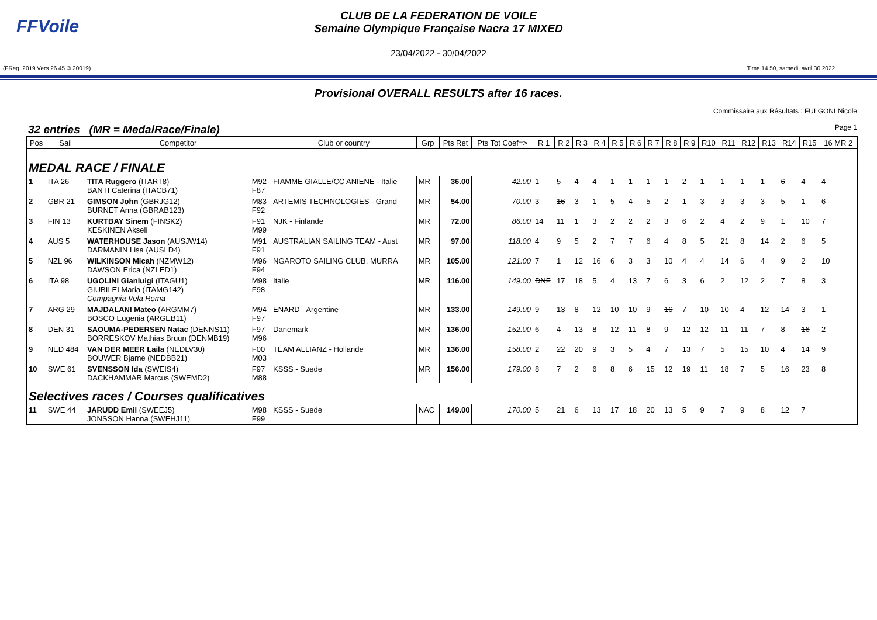FFVoile
CLUB DE LA FEDERATION DE VOILE
Semaine Olympique Française Nacra 17 MIXED
23/04/2022 - 30/04/2022
(FReg_2019 Vers.26.45 © 20019) Time 14.50, samedi, avril 30 2022
Provisional OVERALL RESULTS after 16 races.
Commissaire aux Résultats : FULGONI Nicole
32 entries (MR = MedalRace/Finale) Page 1
| Pos | Sail | Competitor | | Club or country | Grp | Pts Ret | Pts Tot Coef=> | R 1 | R 2 | R 3 | R 4 | R 5 | R 6 | R 7 | R 8 | R 9 | R10 | R11 | R12 | R13 | R14 | R15 | 16 MR 2 |
| --- | --- | --- | --- | --- | --- | --- | --- | --- | --- | --- | --- | --- | --- | --- | --- | --- | --- | --- | --- | --- | --- | --- | --- |
| MEDAL RACE / FINALE | | | | | | | | | | | | | | | | | | | | | | | |
| 1 | ITA 26 | TITA Ruggero (ITART8) BANTI Caterina (ITACB71) | M92 F87 | FIAMME GIALLE/CC ANIENE - Italie | MR | 36.00 | 42.00 | 1 | 5 | 4 | 4 | 1 | 1 | 1 | 1 | 2 | 1 | 1 | 1 | 1 | 6 | 4 | 4 |
| 2 | GBR 21 | GIMSON John (GBRJG12) BURNET Anna (GBRAB123) | M83 F92 | ARTEMIS TECHNOLOGIES - Grand | MR | 54.00 | 70.00 | 3 | 16 | 3 | 1 | 5 | 4 | 5 | 2 | 1 | 3 | 3 | 3 | 3 | 5 | 1 | 6 |
| 3 | FIN 13 | KURTBAY Sinem (FINSK2) KESKINEN Akseli | F91 M99 | NJK - Finlande | MR | 72.00 | 86.00 | 14 | 11 | 1 | 3 | 2 | 2 | 2 | 3 | 6 | 2 | 4 | 2 | 9 | 1 | 10 | 7 |
| 4 | AUS 5 | WATERHOUSE Jason (AUSJW14) DARMANIN Lisa (AUSLD4) | M91 F91 | AUSTRALIAN SAILING TEAM - Aust | MR | 97.00 | 118.00 | 4 | 9 | 5 | 2 | 7 | 7 | 6 | 4 | 8 | 5 | 21 | 8 | 14 | 2 | 6 | 5 |
| 5 | NZL 96 | WILKINSON Micah (NZMW12) DAWSON Erica (NZLED1) | M96 F94 | NGAROTO SAILING CLUB. MURRA | MR | 105.00 | 121.00 | 7 | 1 | 12 | 16 | 6 | 3 | 3 | 10 | 4 | 4 | 14 | 6 | 4 | 9 | 2 | 10 |
| 6 | ITA 98 | UGOLINI Gianluigi (ITAGU1) GIUBILEI Maria (ITAMG142) Compagnia Vela Roma | M98 F98 | Italie | MR | 116.00 | 149.00 | DNF | 17 | 18 | 5 | 4 | 13 | 7 | 6 | 3 | 6 | 2 | 12 | 2 | 7 | 8 | 3 |
| 7 | ARG 29 | MAJDALANI Mateo (ARGMM7) BOSCO Eugenia (ARGEB11) | M94 F97 | ENARD - Argentine | MR | 133.00 | 149.00 | 9 | 13 | 8 | 12 | 10 | 10 | 9 | 16 | 7 | 10 | 10 | 4 | 12 | 14 | 3 | 1 |
| 8 | DEN 31 | SAOUMA-PEDERSEN Natac (DENNS11) BORRESKOV Mathias Bruun (DENMB19) | F97 M96 | Danemark | MR | 136.00 | 152.00 | 6 | 4 | 13 | 8 | 12 | 11 | 8 | 9 | 12 | 12 | 11 | 11 | 7 | 8 | 16 | 2 |
| 9 | NED 484 | VAN DER MEER Laila (NEDLV30) BOUWER Bjarne (NEDBB21) | F00 M03 | TEAM ALLIANZ - Hollande | MR | 136.00 | 158.00 | 2 | 22 | 20 | 9 | 3 | 5 | 4 | 7 | 13 | 7 | 5 | 15 | 10 | 4 | 14 | 9 |
| 10 | SWE 61 | SVENSSON Ida (SWEIS4) DACKHAMMAR Marcus (SWEMD2) | F97 M88 | KSSS - Suede | MR | 156.00 | 179.00 | 8 | 7 | 2 | 6 | 8 | 6 | 15 | 12 | 19 | 11 | 18 | 7 | 5 | 16 | 23 | 8 |
| Selectives races / Courses qualificatives | | | | | | | | | | | | | | | | | | | | | | | |
| 11 | SWE 44 | JARUDD Emil (SWEEJ5) JONSSON Hanna (SWEHJ11) | M98 F99 | KSSS - Suede | NAC | 149.00 | 170.00 | 5 | 21 | 6 | 13 | 17 | 18 | 20 | 13 | 5 | 9 | 7 | 9 | 8 | 12 | 7 | |